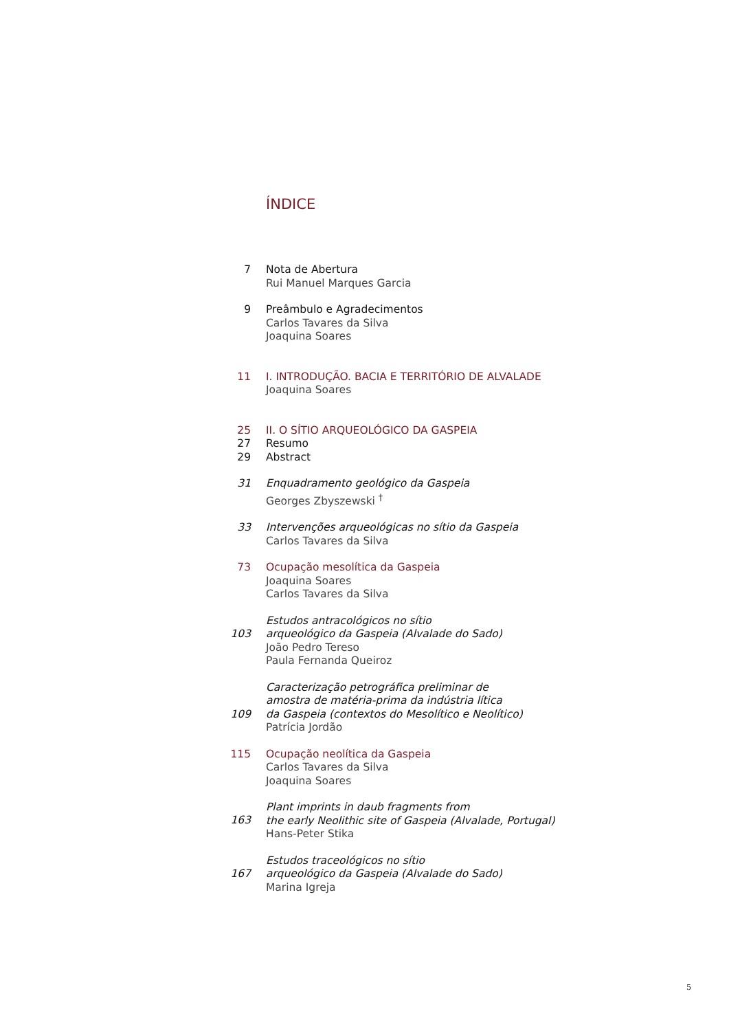ÍNDICE
7 Nota de Abertura
Rui Manuel Marques Garcia
9 Preâmbulo e Agradecimentos
Carlos Tavares da Silva
Joaquina Soares
11 I. INTRODUÇÃO. BACIA E TERRITÓRIO DE ALVALADE
Joaquina Soares
25 II. O SÍTIO ARQUEOLÓGICO DA GASPEIA
27 Resumo
29 Abstract
31 Enquadramento geológico da Gaspeia
Georges Zbyszewski <sup>†</sup>
33 Intervenções arqueológicas no sítio da Gaspeia
Carlos Tavares da Silva
73 Ocupação mesolítica da Gaspeia
Joaquina Soares
Carlos Tavares da Silva
103
Estudos antracológicos no sítio
arqueológico da Gaspeia (Alvalade do Sado)
João Pedro Tereso
Paula Fernanda Queiroz
109
Caracterização petrográfica preliminar de
amostra de matéria-prima da indústria lítica
da Gaspeia (contextos do Mesolítico e Neolítico)
Patrícia Jordão
115 Ocupação neolítica da Gaspeia
Carlos Tavares da Silva
Joaquina Soares
163
Plant imprints in daub fragments from
the early Neolithic site of Gaspeia (Alvalade, Portugal)
Hans-Peter Stika
167
Estudos traceológicos no sítio
arqueológico da Gaspeia (Alvalade do Sado)
Marina Igreja
5